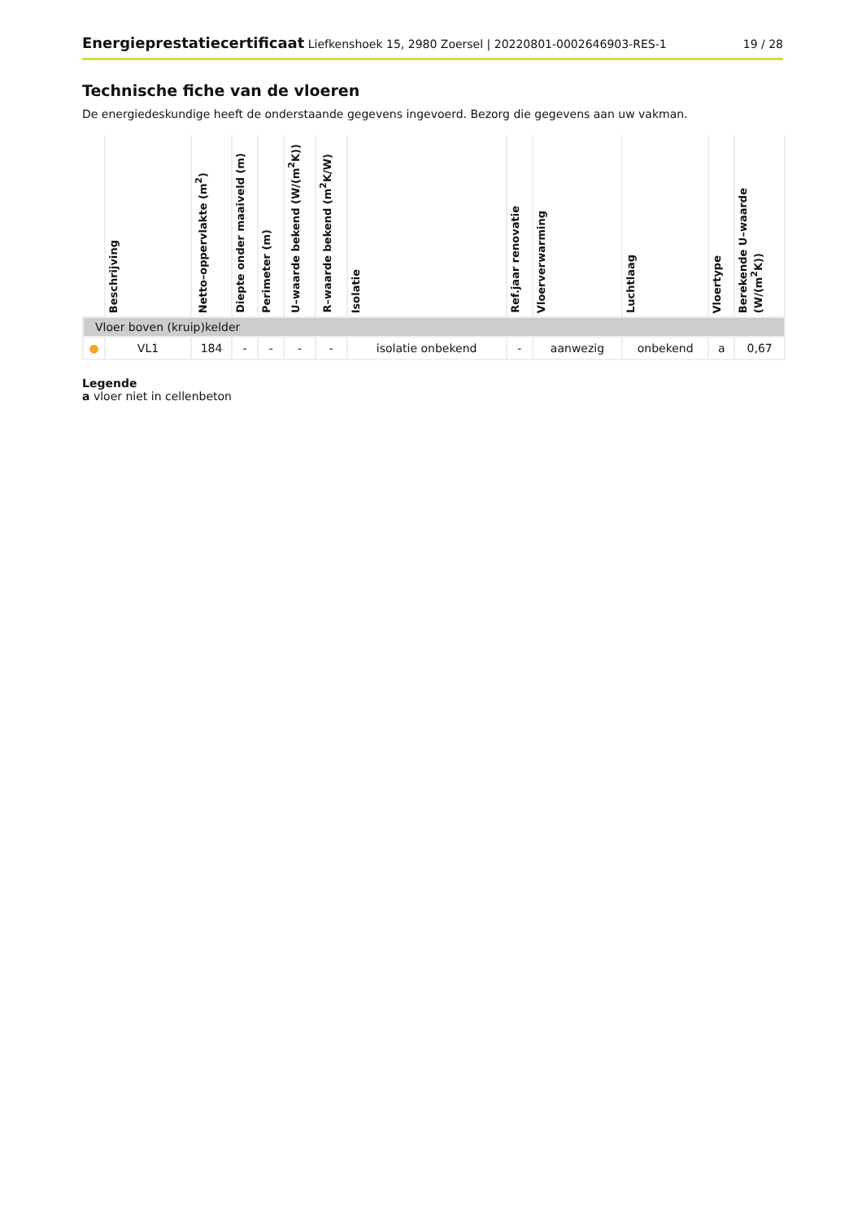Energieprestatiecertificaat Liefkenshoek 15, 2980 Zoersel | 20220801-0002646903-RES-1 19 / 28
Technische fiche van de vloeren
De energiedeskundige heeft de onderstaande gegevens ingevoerd. Bezorg die gegevens aan uw vakman.
| | Beschrijving | Netto–oppervlakte (m<sup>2</sup>) | Diepte onder maaiveld (m) | Perimeter (m) | U–waarde bekend (W/(m<sup>2</sup>K)) | R–waarde bekend (m<sup>2</sup>K/W) | Isolatie | Ref.jaar renovatie | Vloerverwarming | Luchtlaag | Vloertype | Berekende U–waarde (W/(m<sup>2</sup>K)) |
| --- | --- | --- | --- | --- | --- | --- | --- | --- | --- | --- | --- | --- |
| Vloer boven (kruip)kelder | | | | | | | | | | | | |
| ● | VL1 | 184 | - | - | - | - | isolatie onbekend | - | aanwezig | onbekend | a | 0,67 |
Legende
a vloer niet in cellenbeton